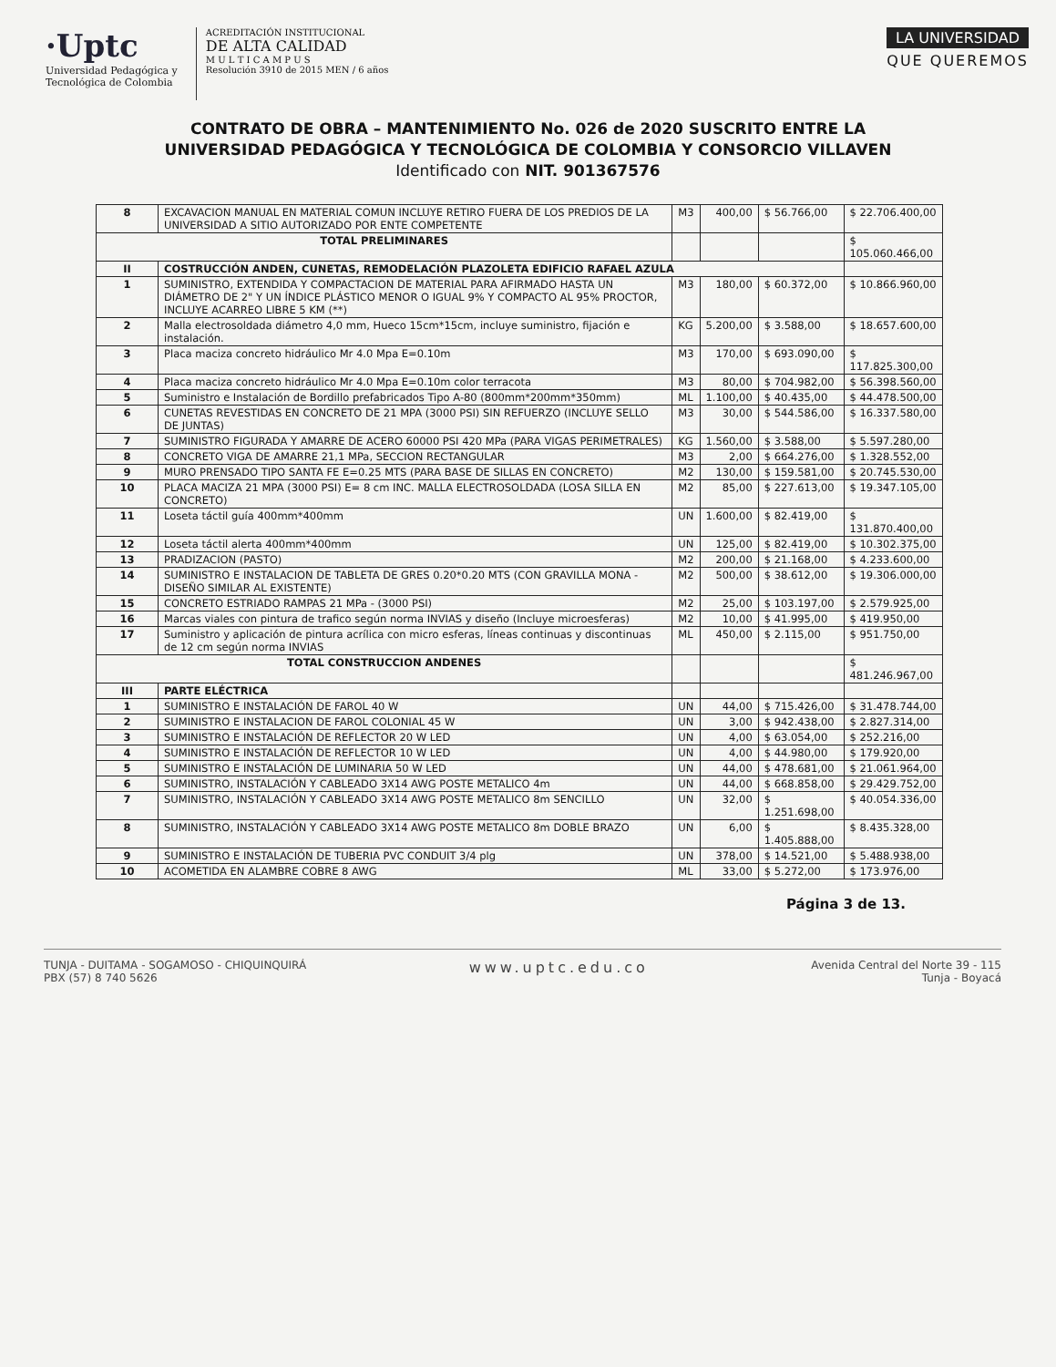·Uptc
Universidad Pedagógica y
Tecnológica de Colombia
ACREDITACIÓN INSTITUCIONAL
DE ALTA CALIDAD
M U L T I C A M P U S
Resolución 3910 de 2015 MEN / 6 años
LA UNIVERSIDAD
QUE QUEREMOS
CONTRATO DE OBRA – MANTENIMIENTO No. 026 de 2020 SUSCRITO ENTRE LA UNIVERSIDAD PEDAGÓGICA Y TECNOLÓGICA DE COLOMBIA Y CONSORCIO VILLAVEN Identificado con NIT. 901367576
| 8 | EXCAVACION MANUAL EN MATERIAL COMUN INCLUYE RETIRO FUERA DE LOS PREDIOS DE LA UNIVERSIDAD A SITIO AUTORIZADO POR ENTE COMPETENTE | M3 | 400,00 | $ 56.766,00 | $ 22.706.400,00 |
| TOTAL PRELIMINARES | | | | | $ 105.060.466,00 |
| II | COSTRUCCIÓN ANDEN, CUNETAS, REMODELACIÓN PLAZOLETA EDIFICIO RAFAEL AZULA | | | | |
| 1 | SUMINISTRO, EXTENDIDA Y COMPACTACION DE MATERIAL PARA AFIRMADO HASTA UN DIÁMETRO DE 2" Y UN ÍNDICE PLÁSTICO MENOR O IGUAL 9% Y COMPACTO AL 95% PROCTOR, INCLUYE ACARREO LIBRE 5 KM (**) | M3 | 180,00 | $ 60.372,00 | $ 10.866.960,00 |
| 2 | Malla electrosoldada diámetro 4,0 mm, Hueco 15cm*15cm, incluye suministro, fijación e instalación. | KG | 5.200,00 | $ 3.588,00 | $ 18.657.600,00 |
| 3 | Placa maciza concreto hidráulico Mr 4.0 Mpa E=0.10m | M3 | 170,00 | $ 693.090,00 | $ 117.825.300,00 |
| 4 | Placa maciza concreto hidráulico Mr 4.0 Mpa E=0.10m color terracota | M3 | 80,00 | $ 704.982,00 | $ 56.398.560,00 |
| 5 | Suministro e Instalación de Bordillo prefabricados Tipo A-80 (800mm*200mm*350mm) | ML | 1.100,00 | $ 40.435,00 | $ 44.478.500,00 |
| 6 | CUNETAS REVESTIDAS EN CONCRETO DE 21 MPA (3000 PSI) SIN REFUERZO (INCLUYE SELLO DE JUNTAS) | M3 | 30,00 | $ 544.586,00 | $ 16.337.580,00 |
| 7 | SUMINISTRO FIGURADA Y AMARRE DE ACERO 60000 PSI 420 MPa (PARA VIGAS PERIMETRALES) | KG | 1.560,00 | $ 3.588,00 | $ 5.597.280,00 |
| 8 | CONCRETO VIGA DE AMARRE 21,1 MPa, SECCION RECTANGULAR | M3 | 2,00 | $ 664.276,00 | $ 1.328.552,00 |
| 9 | MURO PRENSADO TIPO SANTA FE E=0.25 MTS (PARA BASE DE SILLAS EN CONCRETO) | M2 | 130,00 | $ 159.581,00 | $ 20.745.530,00 |
| 10 | PLACA MACIZA 21 MPA (3000 PSI) E= 8 cm INC. MALLA ELECTROSOLDADA (LOSA SILLA EN CONCRETO) | M2 | 85,00 | $ 227.613,00 | $ 19.347.105,00 |
| 11 | Loseta táctil guía 400mm*400mm | UN | 1.600,00 | $ 82.419,00 | $ 131.870.400,00 |
| 12 | Loseta táctil alerta 400mm*400mm | UN | 125,00 | $ 82.419,00 | $ 10.302.375,00 |
| 13 | PRADIZACION (PASTO) | M2 | 200,00 | $ 21.168,00 | $ 4.233.600,00 |
| 14 | SUMINISTRO E INSTALACION DE TABLETA DE GRES 0.20*0.20 MTS (CON GRAVILLA MONA - DISEÑO SIMILAR AL EXISTENTE) | M2 | 500,00 | $ 38.612,00 | $ 19.306.000,00 |
| 15 | CONCRETO ESTRIADO RAMPAS 21 MPa - (3000 PSI) | M2 | 25,00 | $ 103.197,00 | $ 2.579.925,00 |
| 16 | Marcas viales con pintura de trafico según norma INVIAS y diseño (Incluye microesferas) | M2 | 10,00 | $ 41.995,00 | $ 419.950,00 |
| 17 | Suministro y aplicación de pintura acrílica con micro esferas, líneas continuas y discontinuas de 12 cm según norma INVIAS | ML | 450,00 | $ 2.115,00 | $ 951.750,00 |
| TOTAL CONSTRUCCION ANDENES | | | | | $ 481.246.967,00 |
| III | PARTE ELÉCTRICA | | | | |
| 1 | SUMINISTRO E INSTALACIÓN DE FAROL 40 W | UN | 44,00 | $ 715.426,00 | $ 31.478.744,00 |
| 2 | SUMINISTRO E INSTALACION DE FAROL COLONIAL 45 W | UN | 3,00 | $ 942.438,00 | $ 2.827.314,00 |
| 3 | SUMINISTRO E INSTALACIÓN DE REFLECTOR 20 W LED | UN | 4,00 | $ 63.054,00 | $ 252.216,00 |
| 4 | SUMINISTRO E INSTALACIÓN DE REFLECTOR 10 W LED | UN | 4,00 | $ 44.980,00 | $ 179.920,00 |
| 5 | SUMINISTRO E INSTALACIÓN DE LUMINARIA 50 W LED | UN | 44,00 | $ 478.681,00 | $ 21.061.964,00 |
| 6 | SUMINISTRO, INSTALACIÓN Y CABLEADO 3X14 AWG POSTE METALICO 4m | UN | 44,00 | $ 668.858,00 | $ 29.429.752,00 |
| 7 | SUMINISTRO, INSTALACIÓN Y CABLEADO 3X14 AWG POSTE METALICO 8m SENCILLO | UN | 32,00 | $ 1.251.698,00 | $ 40.054.336,00 |
| 8 | SUMINISTRO, INSTALACIÓN Y CABLEADO 3X14 AWG POSTE METALICO 8m DOBLE BRAZO | UN | 6,00 | $ 1.405.888,00 | $ 8.435.328,00 |
| 9 | SUMINISTRO E INSTALACIÓN DE TUBERIA PVC CONDUIT 3/4 plg | UN | 378,00 | $ 14.521,00 | $ 5.488.938,00 |
| 10 | ACOMETIDA EN ALAMBRE COBRE 8 AWG | ML | 33,00 | $ 5.272,00 | $ 173.976,00 |
Página 3 de 13.
TUNJA - DUITAMA - SOGAMOSO - CHIQUINQUIRÁ
PBX (57) 8 740 5626
www.uptc.edu.co
Avenida Central del Norte 39 - 115
Tunja - Boyacá